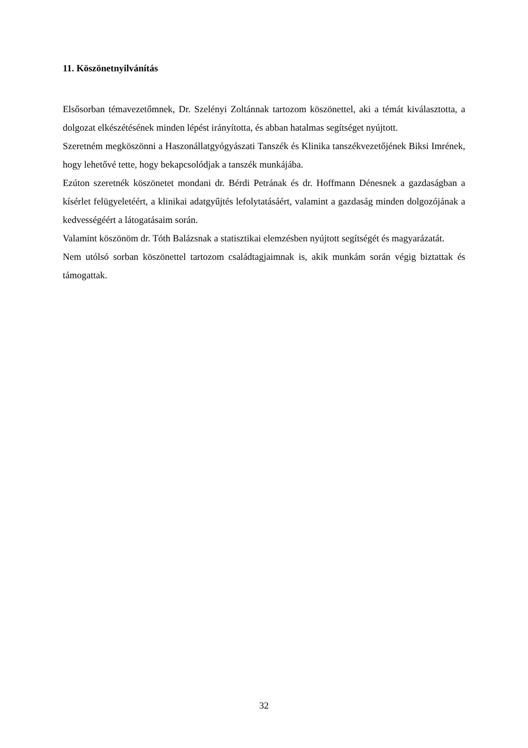11. Köszönetnyilvánítás
Elsősorban témavezetőmnek, Dr. Szelényi Zoltánnak tartozom köszönettel, aki a témát kiválasztotta, a dolgozat elkészétésének minden lépést irányította, és abban hatalmas segítséget nyújtott.
Szeretném megköszönni a Haszonállatgyógyászati Tanszék és Klinika tanszékvezetőjének Biksi Imrének, hogy lehetővé tette, hogy bekapcsolódjak a tanszék munkájába.
Ezúton szeretnék köszönetet mondani dr. Bérdi Petrának és dr. Hoffmann Dénesnek a gazdaságban a kísérlet felügyeletéért, a klinikai adatgyűjtés lefolytatásáért, valamint a gazdaság minden dolgozójának a kedvességéért a látogatásaim során.
Valamint köszönöm dr. Tóth Balázsnak a statisztikai elemzésben nyújtott segítségét és magyarázatát.
Nem utólsó sorban köszönettel tartozom családtagjaimnak is, akik munkám során végig biztattak és támogattak.
32